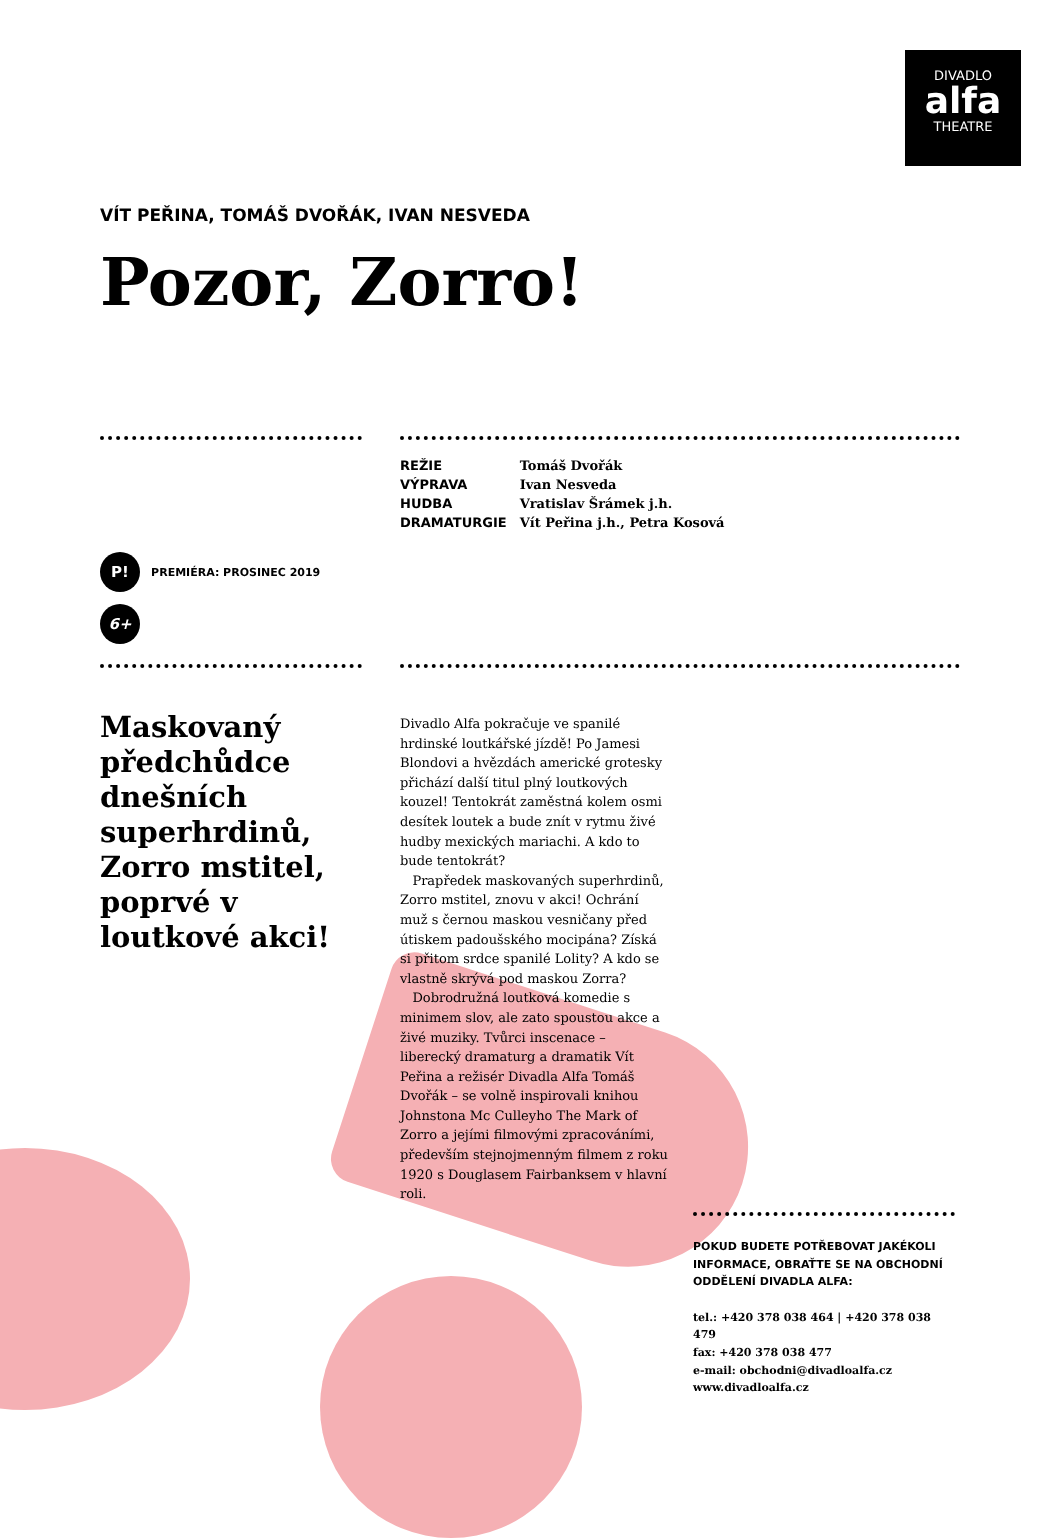DIVADLO
alfa
THEATRE
VÍT PEŘINA, TOMÁŠ DVOŘÁK, IVAN NESVEDA
Pozor, Zorro!
P! PREMIÉRA: PROSINEC 2019
6+
| REŽIE | Tomáš Dvořák |
| VÝPRAVA | Ivan Nesveda |
| HUDBA | Vratislav Šrámek j.h. |
| DRAMATURGIE | Vít Peřina j.h., Petra Kosová |
Maskovaný předchůdce dnešních superhrdinů, Zorro mstitel, poprvé v loutkové akci!
Divadlo Alfa pokračuje ve spanilé hrdinské loutkářské jízdě! Po Jamesi Blondovi a hvězdách americké grotesky přichází další titul plný loutkových kouzel! Tentokrát zaměstná kolem osmi desítek loutek a bude znít v rytmu živé hudby mexických mariachi. A kdo to bude tentokrát?
Prapředek maskovaných superhrdinů, Zorro mstitel, znovu v akci! Ochrání muž s černou maskou vesničany před útiskem padoušského mocipána? Získá si přitom srdce spanilé Lolity? A kdo se vlastně skrývá pod maskou Zorra?
Dobrodružná loutková komedie s minimem slov, ale zato spoustou akce a živé muziky. Tvůrci inscenace – liberecký dramaturg a dramatik Vít Peřina a režisér Divadla Alfa Tomáš Dvořák – se volně inspirovali knihou Johnstona Mc Culleyho The Mark of Zorro a jejími filmovými zpracováními, především stejnojmenným filmem z roku 1920 s Douglasem Fairbanksem v hlavní roli.
POKUD BUDETE POTŘEBOVAT JAKÉKOLI INFORMACE, OBRAŤTE SE NA OBCHODNÍ ODDĚLENÍ DIVADLA ALFA:
tel.: +420 378 038 464 | +420 378 038 479
fax: +420 378 038 477
e-mail: obchodni@divadloalfa.cz
www.divadloalfa.cz